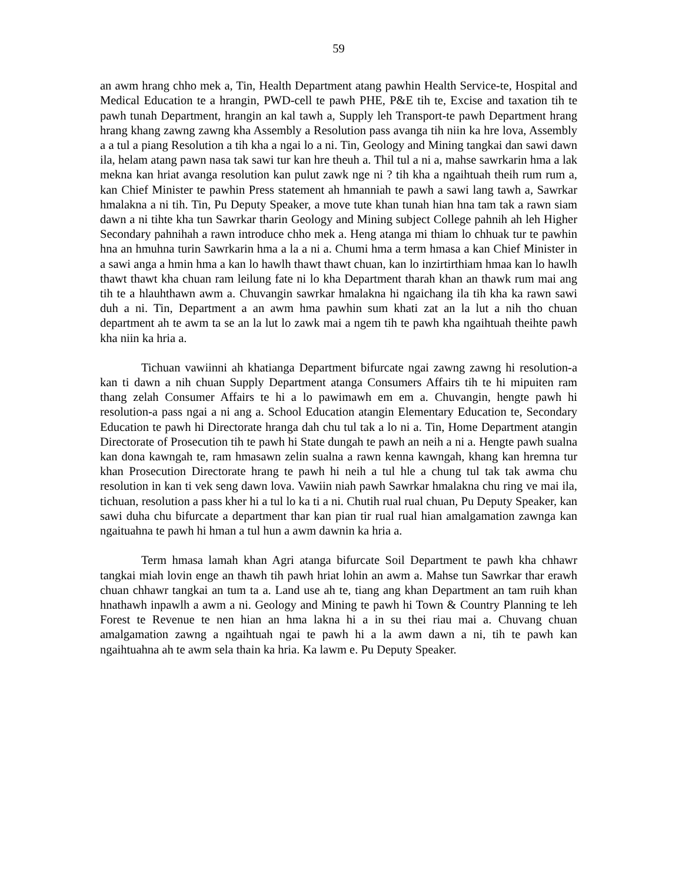59
an awm hrang chho mek a, Tin, Health Department atang pawhin Health Service-te, Hospital and Medical Education te a hrangin, PWD-cell te pawh PHE, P&E tih te, Excise and taxation tih te pawh tunah Department, hrangin an kal tawh a, Supply leh Transport-te pawh Department hrang hrang khang zawng zawng kha Assembly a Resolution pass avanga tih niin ka hre lova, Assembly a a tul a piang Resolution a tih kha a ngai lo a ni. Tin, Geology and Mining tangkai dan sawi dawn ila, helam atang pawn nasa tak sawi tur kan hre theuh a. Thil tul a ni a, mahse sawrkarin hma a lak mekna kan hriat avanga resolution kan pulut zawk nge ni ? tih kha a ngaihtuah theih rum rum a, kan Chief Minister te pawhin Press statement ah hmanniah te pawh a sawi lang tawh a, Sawrkar hmalakna a ni tih. Tin, Pu Deputy Speaker, a move tute khan tunah hian hna tam tak a rawn siam dawn a ni tihte kha tun Sawrkar tharin Geology and Mining subject College pahnih ah leh Higher Secondary pahnihah a rawn introduce chho mek a. Heng atanga mi thiam lo chhuak tur te pawhin hna an hmuhna turin Sawrkarin hma a la a ni a. Chumi hma a term hmasa a kan Chief Minister in a sawi anga a hmin hma a kan lo hawlh thawt thawt chuan, kan lo inzirtirthiam hmaa kan lo hawlh thawt thawt kha chuan ram leilung fate ni lo kha Department tharah khan an thawk rum mai ang tih te a hlauhthawn awm a. Chuvangin sawrkar hmalakna hi ngaichang ila tih kha ka rawn sawi duh a ni. Tin, Department a an awm hma pawhin sum khati zat an la lut a nih tho chuan department ah te awm ta se an la lut lo zawk mai a ngem tih te pawh kha ngaihtuah theihte pawh kha niin ka hria a.
Tichuan vawiinni ah khatianga Department bifurcate ngai zawng zawng hi resolution-a kan ti dawn a nih chuan Supply Department atanga Consumers Affairs tih te hi mipuiten ram thang zelah Consumer Affairs te hi a lo pawimawh em em a. Chuvangin, hengte pawh hi resolution-a pass ngai a ni ang a. School Education atangin Elementary Education te, Secondary Education te pawh hi Directorate hranga dah chu tul tak a lo ni a. Tin, Home Department atangin Directorate of Prosecution tih te pawh hi State dungah te pawh an neih a ni a. Hengte pawh sualna kan dona kawngah te, ram hmasawn zelin sualna a rawn kenna kawngah, khang kan hremna tur khan Prosecution Directorate hrang te pawh hi neih a tul hle a chung tul tak tak awma chu resolution in kan ti vek seng dawn lova. Vawiin niah pawh Sawrkar hmalakna chu ring ve mai ila, tichuan, resolution a pass kher hi a tul lo ka ti a ni. Chutih rual rual chuan, Pu Deputy Speaker, kan sawi duha chu bifurcate a department thar kan pian tir rual rual hian amalgamation zawnga kan ngaituahna te pawh hi hman a tul hun a awm dawnin ka hria a.
Term hmasa lamah khan Agri atanga bifurcate Soil Department te pawh kha chhawr tangkai miah lovin enge an thawh tih pawh hriat lohin an awm a. Mahse tun Sawrkar thar erawh chuan chhawr tangkai an tum ta a. Land use ah te, tiang ang khan Department an tam ruih khan hnathawh inpawlh a awm a ni. Geology and Mining te pawh hi Town & Country Planning te leh Forest te Revenue te nen hian an hma lakna hi a in su thei riau mai a. Chuvang chuan amalgamation zawng a ngaihtuah ngai te pawh hi a la awm dawn a ni, tih te pawh kan ngaihtuahna ah te awm sela thain ka hria. Ka lawm e. Pu Deputy Speaker.